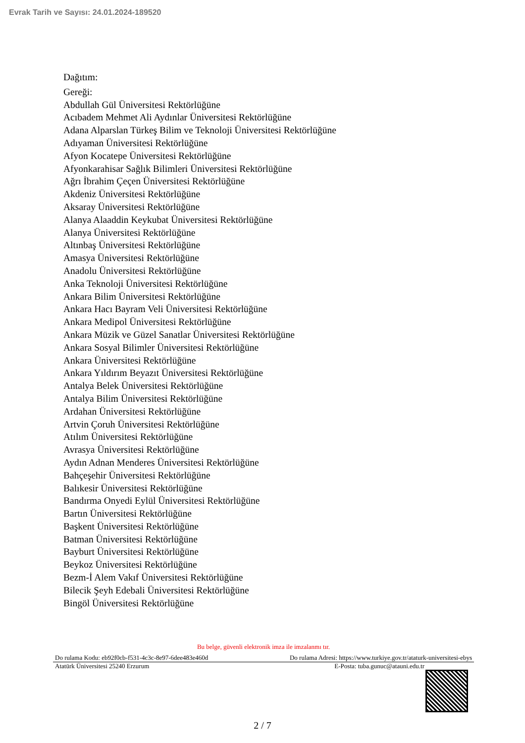Evrak Tarih ve Sayısı: 24.01.2024-189520
Dağıtım:
Gereği:
Abdullah Gül Üniversitesi Rektörlüğüne
Acıbadem Mehmet Ali Aydınlar Üniversitesi Rektörlüğüne
Adana Alparslan Türkeş Bilim ve Teknoloji Üniversitesi Rektörlüğüne
Adıyaman Üniversitesi Rektörlüğüne
Afyon Kocatepe Üniversitesi Rektörlüğüne
Afyonkarahisar Sağlık Bilimleri Üniversitesi Rektörlüğüne
Ağrı İbrahim Çeçen Üniversitesi Rektörlüğüne
Akdeniz Üniversitesi Rektörlüğüne
Aksaray Üniversitesi Rektörlüğüne
Alanya Alaaddin Keykubat Üniversitesi Rektörlüğüne
Alanya Üniversitesi Rektörlüğüne
Altınbaş Üniversitesi Rektörlüğüne
Amasya Üniversitesi Rektörlüğüne
Anadolu Üniversitesi Rektörlüğüne
Anka Teknoloji Üniversitesi Rektörlüğüne
Ankara Bilim Üniversitesi Rektörlüğüne
Ankara Hacı Bayram Veli Üniversitesi Rektörlüğüne
Ankara Medipol Üniversitesi Rektörlüğüne
Ankara Müzik ve Güzel Sanatlar Üniversitesi Rektörlüğüne
Ankara Sosyal Bilimler Üniversitesi Rektörlüğüne
Ankara Üniversitesi Rektörlüğüne
Ankara Yıldırım Beyazıt Üniversitesi Rektörlüğüne
Antalya Belek Üniversitesi Rektörlüğüne
Antalya Bilim Üniversitesi Rektörlüğüne
Ardahan Üniversitesi Rektörlüğüne
Artvin Çoruh Üniversitesi Rektörlüğüne
Atılım Üniversitesi Rektörlüğüne
Avrasya Üniversitesi Rektörlüğüne
Aydın Adnan Menderes Üniversitesi Rektörlüğüne
Bahçeşehir Üniversitesi Rektörlüğüne
Balıkesir Üniversitesi Rektörlüğüne
Bandırma Onyedi Eylül Üniversitesi Rektörlüğüne
Bartın Üniversitesi Rektörlüğüne
Başkent Üniversitesi Rektörlüğüne
Batman Üniversitesi Rektörlüğüne
Bayburt Üniversitesi Rektörlüğüne
Beykoz Üniversitesi Rektörlüğüne
Bezm-İ Alem Vakıf Üniversitesi Rektörlüğüne
Bilecik Şeyh Edebali Üniversitesi Rektörlüğüne
Bingöl Üniversitesi Rektörlüğüne
Bu belge, güvenli elektronik imza ile imzalanmı tır.
Do rulama Kodu: eb92f0cb-f531-4c3c-8e97-6dee483e460d Do rulama Adresi: https://www.turkiye.gov.tr/ataturk-universitesi-ebys
Atatürk Üniversitesi 25240 Erzurum E-Posta: tuba.gunuc@atauni.edu.tr
2 / 7